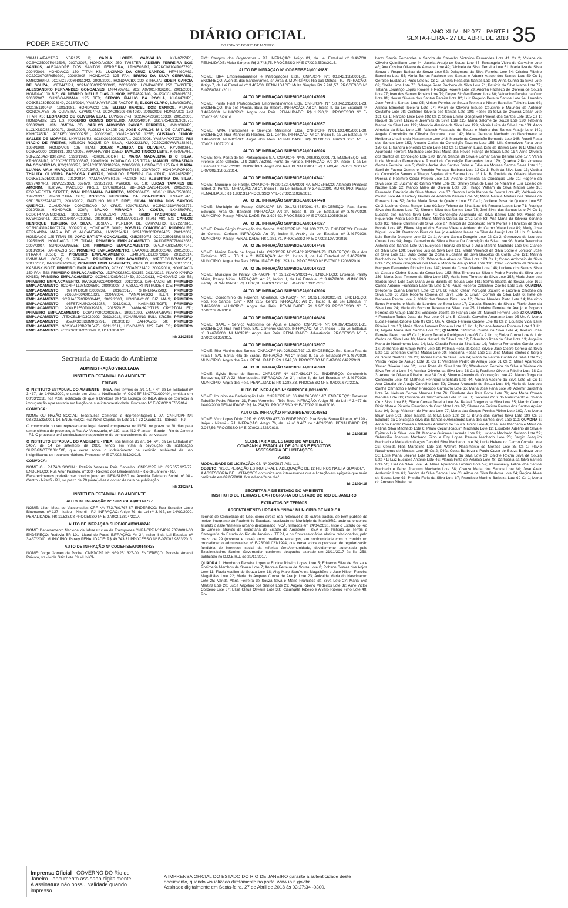PODER EXECUTIVO
DIÁRIO OFICIAL
DO ESTADO DO RIO DE JANEIRO
ANO XLIV - Nº 077 - PARTE I
SEXTA-FEIRA - 27 DE ABRIL DE 2018 35
YAMAHA/FACTOR YBR125 K; CARLA LOPES CARVALHO, KXN0727/RJ, 9C2MC35007R043598, 2007/2007, HONDA/CBX 250 TWISTER; ADEMIR FERREIRA DOS SANTOS, ALEXANDRE DOS SANTOS FERREIRA, LPH0503/RJ, 9C2KC08104R057390, 2004/2004, HONDA/CG 150 TITAN KS; LUCIANO DA CRUZ SANTOS, HFA4460/MG, 9C2JC30708R650299, 2008/2008, HONDA/CG 125 FAN; BRUNO DA SILVA GERMANO, KMR2386/RJ, 9C2MC2700YR011342, 2000/2000, HONDA/CBX 200 STRADA; SIDEIR GARCIA DE SOUZA, LOE8447/RJ, 9C2MC35002R030933, 2002/2002, HONDA/CBX 250 TWISTER; ALESSANDRO FERNANDES GONCALVES, LNK4709/RJ, 9C2HA07001R036386, 2001/2001, HONDA/C100 BIZ; VALDEMIRO DIELLE DIAS JUNIOR, HEP4892/MG, 94J2XCCL67M015037, 2006/2007, SUNDOWN/MAX 125 SED; SERGIO FIALHO DA ROCHA, KLG6471/RJ, 9C6KE1930E0003649, 2013/2014, YAMAHA/YBR125 FACTOR E; ELSON CLARO, LJW0260/RJ, CG1251109464, 1981/1981, HONDA/CG 125; ELIZEU RANGEL DOS SANTOS, VILMAR GONCALVES DE OLIVEIRA, KZV6097/RJ, 9C2KC08106R864030, 2006/2006, HONDA/CG 150 TITAN KS; LEONARDO DE OLIVEIRA LEAL, LUW2697/RJ, 9C2JA04206R010309, 2005/2006, HONDA/BIZ 125 ES; ROGERIO GOMES BOTELHO, AKX0540/SP, 6G1YX54C23L963576, 2003/2003, I/GM OMEGA CD; CARLOS AUGUSTO PAIXAO FERREIRA, KVM9689/RJ, LLCLXN3D881100171, 2008/2008, I/LONCIN LX125 26; JOSE CARLOS M L DE CASTILHO, KNH0745/RJ, 9C6KE0100Y0002561, 2000/2000, YAMAHA/YBR 125E; GUSTAVO JUNIOR SALLES DE MORAES, LKW4216/RJ, 9C6KG0210800317..., 2008/2008, YAMAHA/XTZ250; RUI INACIO DE FREITAS, NELSON ROQUE DA SILVA, KMO3221/RJ, 9C2JC250WWR138467, 1998/1998, HONDA/CG 125 TITAN; JONAS ALMEIDA DE OLIVEIRA, KYV0882/RJ, 9C6KE0900T0019181, 2007/2007, YAMAHA/YBR 125ED; EVALDO TINOCO LEITE, KRB0757/RJ, 9BFZZZS4ZPB387342, 1993/1993, FORD/ESCORT L; MARIA MADALENA B C SILVA, KPH6081/RJ, 9C2JC2507TR006507, 1996/1996, HONDA/CG 125 TITAN; MANOEL SEBASTIAO DA CONCEICAO, KOQ1806/RJ, 9C2JC30708R182376, 2008/2008, HONDA/CG 125 FAN; MARIA LUIANA MAIA MARQUES, KYJ2713/RJ, 9C2HB02107R067415, 2007/2007, HONDA/POP100; THALITA OLIVEIRA BARBOSA DANTAS, VANILDO PEREIRA DA CRUZ, KWA6152/RJ, 9C6KE1950E0002686, 2013/2014, YAMAHA/YBR125 FACTOR K1; ALBERTINA DA SILVA, GLY7407/RJ, 9BWZZZ30ZLT062679, 1990/1990, VW/GOL GL 1.8; LUCAS TAVARES DE AMORIM, TERIVAL MACEDO PIRES, CYU6206/RJ, 9BFBRZFDA2B415364, 2002/2002, FORD/FIESTA STREET; IVAN PESSANHA BARRETO, MPF9664/ES, 9BGJK19BVVB568382, 1997/1997, GM/VECTRA GLS; ROBSON FERREIRA DA CONCEICAO, LNT4815/RJ, 9BD1582252434170, 2001/2002, FIAT/UNO MILLE FIRE; SILVIA MOURA DOS SANTOS QUEIROZ, CLAUDIANA CONCEICAO DA CRUZ, KNX7832/RJ, 9C2NC4310AR098276, 2010/2010, HONDA/CB 300R; BRUNO MIRANDA DA COSTA, LKK8897/RJ, 9CDCF47AJ7M024951, 2007/2007, JTA/SUZUKI AN125; FABIO FAGUNDES MELO, KVW4136/RJ, 9C2KC1640AR019256, 2010/2010, HONDA/CG150 TITAN MIX EX; CARLOS HENRIQUE TEIXEIRA DA SILVA, JOSIANE PEREIRA DE CARVALHO, LKY2278/RJ, 9C2NC4310AR007174, 2009/2010, HONDA/CB 300R; ROSELIA CONCEICAO RODRIGUES, FERNANDA MARIA DE O ALCANTARA, LNW2224/RJ, 9C2JC30202R002435, 2001/2002, HONDA/CG 125 TITAN ES; JOAO BATISTA GONCALVES, KNB2550/RJ, 9C2JC2501SRS48491, 1995/1995, HONDA/CG 125 TITAN; PRIMEIRO EMPLACAMENTO, 94J1XFBB77M042683, 2007/2007, SUNDOWN/WEB 100; PRIMEIRO EMPLACAMENTO, 95VJK4J8DEM007942, 2013/2014, DAFRA/ZIG 50; PRIMEIRO EMPLACAMENTO, LAAAXKBB050000349, 2005/2005, I/TRAXX JL50Q 2; PRIMEIRO EMPLACAMENTO, LB405PKEDEC070026, 2013/2014, I/YINXIANG YX50Q 3 RBRAVO; PRIMEIRO EMPLACAMENTO, 93FSTJXLBCM015451, 2011/2012, KASINSKI/SOFT; PRIMEIRO EMPLACAMENTO, 93FSTJXBBBM002304, 2011/2011, KASINSKI/SOFT; PRIMEIRO EMPLACAMENTO, 9C2KC1550AR021402, 2009/2010, HONDA/CG 150 FAN ESI; PRIMEIRO EMPLACAMENTO, LD3PCK6J8C1400156, 2011/2012, I/KAYO KYNRO KN150; PRIMEIRO EMPLACAMENTO, 9C2HC1420DR018450, 2012/2013, HONDA/BIZ 100 ES; PRIMEIRO EMPLACAMENTO, 95VJK3M6CDM004032, 2012/2013, DAFRA/ZIG 50; PRIMEIRO EMPLACAMENTO, 9CDNF41LJ8M206590, 2008/2008, JTA/SUZUKI INTRUDER 125; PRIMEIRO EMPLACAMENTO, 99HPH3050HS000239, 2016/2017, SHINERAY/50Q; PRIMEIRO EMPLACAMENTO, 9C6SJR0040011839, 2004/2004, YAMAHA/JOG TEEN; PRIMEIRO EMPLACAMENTO, 9C2HA07203R006442, 2002/2003, HONDA/C100 BIZ MAIS; PRIMEIRO EMPLACAMENTO, 93FSTJXJBCM011988, 2011/2012, KASINSKI/SOFT; PRIMEIRO EMPLACAMENTO, 9C6KE1550F0039673, 2015/2015, YAMAHA/YT115 CRYPTON ED; PRIMEIRO EMPLACAMENTO, 9C6ATY000X0006257, 1999/1999, YAMAHA/BWS; PRIMEIRO EMPLACAMENTO, LTEXCBLB4D3020092, 2013/2013, I/CHARMING BULL KRC50; PRIMEIRO EMPLACAMENTO, 95VJK3C8DDM002791, 2013/2013, DAFRA/ZIG 50; PRIMEIRO EMPLACAMENTO, 9C2JC4120BR705475, 2011/2011, HONDA/CG 125 FAN ES; PRIMEIRO EMPLACAMENTO, 9C2JC6201R026078, I/, H/HONDA 125.
Id: 2102535
Secretaria de Estado do Ambiente
ADMINISTRAÇÃO VINCULADA
INSTITUTO ESTADUAL DO AMBIENTE
EDITAIS
O INSTITUTO ESTADUAL DO AMBIENTE - INEA, nos termos do art. 14, § 4°, da Lei Estadual nº 3.467, de 14/09/2000, e tendo em vista a Notificação nº COGEFISNOT/01090494, emitida em 08/03/2018, fica V.Sa. notificada de que a Diretoria de Pós Licença do INEA deixa de conhecer a impugnação apresentada em função da sua intempestividade. Processo Nº E-07/002.9576/2014.
CONVOCA:
NOME OU RAZÃO SOCIAL: Tecdraulica Comercio e Representações LTDA. CNPJ/CPF Nº: 03.839.523/0001-14. ENDEREÇO: Rua Nova Capital, sn Lote 31 e 32 Quadra 11 - Itaboraí - RJ.
O convocado ou seu representante legal deverá comparecer no INEA, no prazo de 20 dias para tomar ciência do processo, à Rua Av. Venezuela, nº 110, sala 412 4º andar - Saúde - Rio de Janeiro - RJ. O processo terá continuidade independente do comparecimento do convocado.
O INSTITUTO ESTADUAL DO AMBIENTE - INEA, nos termos do art. 14, §4º, da Lei Estadual nº 3467, de 14 de setembro de 2000, tendo em vista a devolução da notificação SUPBGNOT/01091508, que versa sobre o indeferimento da certidão ambiental de uso insignificante de recursos hídricos. Processo nº E-07/002.3610/2015.
CONVOCA:
NOME OU RAZÃO SOCIAL: Patrícia Vanessa Reis Carvalho. CNPJ/CPF Nº: 025.355.127-77. ENDEREÇO: Rua Artur Passolo, nº 369 - Recreio dos Bandeirantes - Rio de Janeiro - RJ.
Esclarecimentos poderão ser obtidos junto ao INEA/SUPBG na Avenida Feliciano Sodré, nº 08 - Centro - Niterói - RJ, no prazo de 20 (vinte) dias a contar da data de publicação.
Id: 2102541
INSTITUTO ESTADUAL DO AMBIENTE
AUTO DE INFRAÇÃO Nº SUPBGEAI/00149727
NOME: Lilian Mota de Vasconcelos CPF Nº: 783.760.767-87 ENDEREÇO: Rua Senador Lúcio Bittencourt, nº 127 - Itaipu - Niterói - RJ. INFRAÇÃO: Artigo 76, da Lei nº 3.467, de 14/09/2000. PENALIDADE: R$ 11.523,08 PROCESSO Nº E-07/002.13894/2017.
AUTO DE INFRAÇÃO SUPBIGEAI/00140249
NOME: Departamento Nacional de Infraestrutura de Transportes CNPJ/CPF Nº:04892.707/0001-00 ENDEREÇO: Rodovia BR 101- Litoral de Parati INFRAÇÃO: Art 2°, Inciso II da Lei Estadual nº 3.467/2000. MUNICÍPIO: Paraty PENALIDADE: R$ 49.743,31 PROCESSO Nº E-07/002.9863/2013
AUTO DE INFRAÇÃO Nº COGEFISEAI/00148435
NOME: Jorge Gomes da Rocha. CNPJ/CPF Nº: 969.251.327-00. ENDEREÇO: Rodovia Amaral Peixoto, sn - Mole Sítio Lote 09.MUNICÍ-
PIO: Campos dos Goytacazes - RJ. INFRAÇÃO: Artigo 81, da Lei Estadual nº 3.467/00. PENALIDADE: Multa Simples R$ 2.743,75. PROCESSO Nº E-07/002.5506/2015.
AUTO DE INFRAÇÃO Nº COGEFISEAI/00149881
NOME: BR4 Empreendimentos e Participações Ltda. CNPJ/CPF Nº: 00.843.118/0001-81. ENDEREÇO: Avenida dos Bandeirantes, sn Área 3. MUNICÍPIO: Rio das Ostras - RJ. INFRAÇÃO: Artigo 7, da Lei Estadual nº 3.467/00. PENALIDADE: Multa Simples R$ 7.261,57. PROCESSO Nº E-07/507811/2011.
AUTO DE INFRAÇÃO SUPBIGEAI/00147095
NOME: Ponto Final Participações Empreendimentos Ltda. CNPJ/CPF Nº: 58.842.393/0001-23. ENDEREÇO: Ilha dos Porcos, Baía da Ribeira. INFRAÇÃO: Art 2°, Inciso II, da Lei Estadual nº 3.467/2000. MUNICÍPIO: Angra dos Reis. PENALIDADE: R$ 1.290,61. PROCESSO Nº E-07/002.9513/2016.
AUTO DE INFRAÇÃO SUPBIGEAI/00142087
NOME: MMA Transportes e Serviços Marítimos Ltda. CNPJ/CPF Nº01.190.405/0001-00. ENDEREÇO: Rua Manoel do Rosário, 131, Centro. INFRAÇÃO: Art 2°, Inciso II, da Lei Estadual nº 3.467/2000. MUNICÍPIO: Angra dos Reis. PENALIDADE: R$ 31.088,36. PROCESSO Nº E-07/002.11027/2014.
AUTO DE INFRAÇÃO SUPBIGEAI/00146026
NOME: SPE Ponta do Sol Participações S.A. CNPJ/CPF Nº:07.096.933/0001-73. ENDEREÇO: Est. Prefeito João Galindo, LTS 26B/27B/28B, Ponta do Partido. INFRAÇÃO: Art. 2º, Inciso II, da Lei Estadual nº 3.467/2000. MUNICÍPIO: Angra dos Reis PENALIDADE: R$ 1.489,46. PROCESSO Nº E-07/002.15865/2014.
AUTO DE INFRAÇÃO SUPBIGEAI/00147441
NOME: Município de Paraty. CNPJ/CPF Nº:29.172.475/0001-47. ENDEREÇO: Alameda Princesa Isabel, 2, Pontal. INFRAÇÃO: Art 2°, Inciso II, da Lei Estadual nº 3.467/2000. MUNICÍPIO: Paraty. PENALIDADE: R$ 1.802,31.PROCESSO Nº E-07/002.11036/2016.
AUTO DE INFRAÇÃO SUPBIGEAI/00147478
NOME: Município de Paraty. CNPJ/CPF Nº: 29.172.475/0001-47. ENDEREÇO: Faz. Santa Edwiges, Área 08, Bananal. INFRAÇÃO: Art 2°, Inciso II, da Lei Estadual nº 3.467/2000. MUNICÍPIO: Paraty. PENALIDADE: R$ 3.604,62. PROCESSO Nº E-07/002.10955/2016.
AUTO DE INFRAÇÃO SUPBIGEAI/00147327
NOME: Paulo Sérgio Conceição dos Santos. CNPJ/CPF Nº: 091.900.777-50. ENDEREÇO: Estrada do Corisco, Corisco. INFRAÇÃO: Art 2°, Inciso II, Art.64, da Lei Estadual nº 3.467/2000. MUNICÍPIO: Paraty. PENALIDADE: R$ 1.281,71. PROCESSO Nº E-07/002.10772/2016.
AUTO DE INFRAÇÃO SUPBIGEAI/00147436
NOME: Marina Frade de Angra Ltda. CNPJ/CPF Nº:05.462.925/0001-78. ENDEREÇO: Rua dos Pinheiros, 357 - LTS 1 e 2. INFRAÇÃO: Art 2°, Inciso II, da Lei Estadual nº 3.467/2000. MUNICÍPIO: Angra dos Reis PENALIDADE: R$1.293,14. PROCESSO Nº E-07/002.12063/2016
AUTO DE INFRAÇÃO SUPBIGEAI/00147333
NOME: Município de Paraty. CNPJ/CPF Nº: 29.172.475/0001-47. ENDEREÇO: Enseada Paraty Mirim, Paraty Mirim. INFRAÇÃO: Art 2°, Inciso II, da Lei Estadual nº 3.467/2000. MUNICÍPIO: Paraty. PENALIDADE: R$ 1.802,31. PROCESSO Nº E-07/002.10981/2016.
AUTO DE INFRAÇÃO SUPBIGEAI/00147096
NOME: Condomínio da Fazenda Mombaça. CNPJ/CPF Nº: 30.321.863/0001-21. ENDEREÇO: Rod. Rio Santos, S/Nº - KM 91,5, Centro INFRAÇÃO: Art 2°, Inciso II, da Lei Estadual nº 3.467/2000. MUNICÍPIO: Angra dos Reis. PENALIDADE: R$ 1.265,29 PROCESSO Nº E-07/002.9507/2016.
AUTO DE INFRAÇÃO SUPBIGEAI/00146466
NOME: SAAE - Serviço Autônomo de Água e Esgoto. CNPJ/CPF Nº: 04.867.429/0001-31. ENDEREÇO: Rua Irmã Irene, S/N, Camorim Grande. INFRAÇÃO: Art 2°, Inciso II, da Lei Estadual nº 3.467/2000. MUNICÍPIO: Angra dos Reis. PENALIDADE: Advertência. PROCESSO Nº E-07/002.6136/2015.
AUTO DE INFRAÇÃO SUPBIGEAI/00138907
NOME: Rita Martins dos Santos. CNPJ/CPF Nº: 028.000.767-12. ENDEREÇO: Est. Santa Rita da Praia I, S/N, Santa Rita do Bracuí. INFRAÇÃO: Art 2°, Inciso II, da Lei Estadual nº 3.467/2000. MUNICÍPIO: Angra dos Reis. PENALIDADE: R$ 1.242,50. PROCESSO Nº E-07/002.6422/2013.
AUTO DE INFRAÇÃO SUPBIGEAI/00145949
NOME: Sylvio Botto de Barros. CNPJ/CPF Nº: 667.430.017-91. ENDEREÇO: Condomínio Barlavento, LT A-22, Mambucaba. INFRAÇÃO: Art 2°, Inciso II, da Lei Estadual nº 3.467/2000. MUNICÍPIO: Angra dos Reis. PENALIDADE: R$ 1.288,83. PROCESSO Nº E-07/002.672/2015.
AUTO DE INFRAÇÃO Nº SUPPIBEAI/00149070
NOME: Imunihouse Dedetização Ltda. CNPJ/CPF Nº: 36.496.065/0001-17. ENDEREÇO: Travessa Tabelião Pedro Ribeiro, 31, Porto Vermelho - Três Rios. INFRAÇÃO: Artigo 85, da Lei nº 3.467 de 14/09/2000.PENALIDADE: R$ 14.254,33. PROCESSO Nº E-07/002.11046/2016.
AUTO DE INFRAÇÃO Nº SUPBGEAI/00149851
NOME: Vitor Lopes Diniz CPF Nº: 055.530.437-00 ENDEREÇO: Rua Scylla Sousa Ribeiro, nº 190 - Itaipu - Niterói - RJ. INFRAÇÃO: Artigo 76, da Lei nº 3.467 de 14/09/2000. PENALIDADE: R$ 2.047,56 PROCESSO Nº E-07/002.1523/2018.
Id: 2102538
SECRETARIA DE ESTADO DO AMBIENTE
COMPANHIA ESTADUAL DE ÁGUAS E ESGOTOS
ASSESSORIA DE LICITAÇÕES
AVISO
MODALIDADE DE LICITAÇÃO: CN Nº 006/2017-ASL-1.1.
OBJETO: "RECUPERAÇÃO ESTRUTURAL E ADEQUAÇÃO DE 12 FILTROS NA ETA GUANDU".
A ASSESSORIA DE LICITAÇÕES comunica aos interessados que a licitação em epígrafe que seria realizada em 02/05/2018, fica adiada "sine die".
Id: 2102418
SECRETARIA DE ESTADO DO AMBIENTE
INSTITUTO DE TERRAS E CARTOGRAFIA DO ESTADO DO RIO DE JANEIRO
EXTRATOS DE TERMOS
ASSENTAMENTO URBANO "INOÃ" MUNICÍPIO DE MARICÁ
Termos de Concessão de Uso, como direito real resolúvel e de outros pactos, de bem público de imóvel integrante do Patrimônio Estadual, localizado no Município de Maricá/RJ, onde se encontra situado o assentamento urbano denominado INOÃ, firmados em 24/04/2018, entre o Estado do Rio de Janeiro, através da Secretaria de Estado do Ambiente - SEA e do Instituto de Terras e Cartografia do Estado do Rio de Janeiro - ITERJ, e os Concessionários abaixo relacionados, pelo prazo de 99 (noventa e nove) anos, mediante encargos, em conformidade com o contido no procedimento administrativo nº E-28/001.021/1994, que versa sobre o processo de regularização fundiária de interesse social da referida área/comunidade, devidamente autorizado pelo Excelentíssimo Senhor Governador, conforme despacho exarado em 21/11/2017 às fls. 258, publicado no D.O.E.R.J. de 22/11/2017.
QUADRA 1: Humberto Ferreira Lopes e Eunice Ribeiro Lopes Lote 5; Eduardo Silva de Souza e Rosimeria Marchon de Souza Lote 7; Andreia Ferreira de Sousa Lote 8; Robson Soares dos Anjos Lote 11; Flavio Avelino de Souza Lote 18; Alcy Mare Sant'Anna Magalhães e Jose Nilson Ferreira Magalhães Lote 22; Maria do Amparo Cunha de Araujo Lote 23; Anivalda Maria do Nascimento Lote 25; Vanda Maria Ferreira de Souza Silva e Mario Francisco da Silva Lote 27; Maria Eva Martins Lote 28; Lucia Angelino dos Santos Lote 29; Angela Ribeiro Medeiros Lote 32; Aline Victor Cordeiro Lote 37; Elisa Claus Oliveira Lote 38; Rosangela Ribeiro e Alvaro Ribeiro Filho Lote 40; Ro-
berto Garcia Fernandes e Sandra de Carvalho Victorino Fernandes Lote 41 Cs 2; Viviane de Oliveira Quintiliano Lote 44; Joselia Araujo de Souza Lote 45; Rosangela Vieira de Carvalho Lote 46; Ana Cristina Oliveira de Almeida Lote 49; Gilcineia da Silva Ferreira Lote 51; Maria Ilza da Silva Souza e Roque Batista de Souza Lote 52; Daisymara da Silva Ferreira Lote 54; Cristina Ribeiro Barcellos Lote 55; Vania Barros Pacheco dos Santos e Ademir Araujo dos Santos Lote 59 Cs 1; Geraldo Eustáquio Pires Lote 59 Cs 2; Jandira Rosa dos Santos Lote 60; Anna Cunha da Silva Lote 69; Sheila Lima Lote 70; Solange Rosa Pacheco da Silva Lote 71; Patricia da Silva Matos Lote 72; Tatiana Lourenço Lopes Roveré e Rodrigo Roveré Lote 73; Andréa Pacheco de Oliveira de Souza Lote 77; Ivan dos Santos Ribeiro Lote 79; Deyse Simões Favaro Lote 80; Valdecino Pereira da Cruz Lote 81; Neusa Silveira dos Santos Pereira Lote 82; Luiz Rogerio Pereira Santos Lote 94; Leandro Jose Pereira Santos Lote 95; Miriam Pereira de Souza Teixeira e Nilson Barcelos Teixeira Lote 96; Alzileia Barcelos Teixeira Lote 97; Vivian de Oliveira Bicudo Coutinho e Mauricio de Antenor Coutinho Lote 98; Cristiane Silveira dos Santos Lote 100; Roseli da Silva de Oliveira Cesar Lote 101 Cs 1; Narciso Leite Lote 102 Cs 2; Sonia Emilia Gonçalves Pereira dos Santos Lote 105 Cs 1; Raquel da Silva Elizeu e Jeremias da Silva Lote 115; Maria Salomé de Souza Lote 120; Fabiana Mattos da Silva Lote 122; Mauricio Almeida da Silva Lote 129; Nilceia Luiza da Silva Lote 133; Alton Almeida da Silva Lote 135; Valdecir Anastacio de Souza e Marina dos Santos Araujo Lote 140; Angela Conceição de Oliveira Fontoura Lote 142; Maria Genuzia Machado do Nascimento e Heriberto Ursulino do Nascimento Lote 143; Marcelo da Conceição Bernardo Lote 148; Roseli Rosa dos Santos Lote 152; Antonio Carlos da Conceição Tavares Lote 155; Lilia Gonçalves Faria Lote 159 Cs 1; Sandra Benedito Cesar Lote 160 Cs 1; Carmen Lucia Dias de Barros Lote 161; Maria da Aparecida Ferreira Machado Lote 165; Maria das Neves França de Souza Lote 167; Aline Oliveira dos Santos da Conceição Lote 170; Bruna Santos da Silva e Edmar Sarmi Bernan Lote 177; Vania Lucia Monteiro Fernandes e Ronald da Conceição Fernandes Lote 179; Quadra 2:Rouzimeires Gomes Ferreira Lote 5; Carlos Andre dos Santos Sales e Edileuza Moraes Santos Sales Lote 10; Suell de Fatima Gomes e Ronaldo Portugal Barbosa Lote 12 Cs 1; Ruth da Silva Lote 13; Valdira da Conceição Santos e Thiago Baptista dos Santos Lote 16 UN. B; Rosilda de Oliveira Mendes Pereira e Rosimiro Costa Pereira Lote 19; Viviane Gramosa da Conceição Lote 21; Rogerio da Silva Lote 22; Jucimar do Carmo Vilete Lote 26; Shirley Silva de Lima de Nazare e Luiz Edesio de Nazare Lote 32; Marcio Mileo de Oliveira Lote 33; Thiago William da Silva Mattos Lote 35; Fernanda Estefania da Silva Mattos Lote 37; Sandra Lucia Mattos de Souza Lote 40; Valdemir da Costro Lote 44; Laudecy Gomes de Andrade Pereira Lote 51; Maria Natalia Martins dos Santos da Fonseca Lote 52; Jacira Maria Rosa de Queiroz Lote 57 Cs 1; Jocilene Rosa de Queiroz Lote 57 Cs 2; Lucimar Costa Rangel Lote 60;Jary Feitosa da Silva Lote 64; Rosana Lopes Lote 71; Rodrigo Silva dos Santos Lote 72; Simone Silva dos Santos Lote 73; Joel Silva dos Santos Lote 74 Cs 1; Luciana dos Santos Silva Lote 79; Conceição Aparecida da Silva Barros Lote 80; Vando de Figueiredo Pedra Lote 82; Maria Martha Garcia da Cruz Lote 83; Ana Maria da Silveira Soriano Lote 86; Nilzete Carramin da Silva Lote 87; Marcia da Conceição Terra Morais e Hamilton da Silva Morais Lote 88; Eliane Miguel dos Santos Vilete e Adriano do Carmo Vilete Lote 89; Marly Jose Miguel Lote 90; Duntanno Pires de Araujo e Adriana Izaias da Silva de Araujo Lote 91 Un. C; Andre Luis Estrella Dangelo Lote 92 Cs 1; Amaro Garcia Dangelo Lote 92 Cs 2; Genoveva de Lourdes Correa Lote 94; Jorge Camerino da Silva e Maria Da Conceição da Silva Lote 96; Maria Terezinha Antonio dos Santos Lote 97; Euclydes Thomaz da Silva e Julia Martins Machado Lote 98; Clarice da Silva Lote 100; Severino Luis da Silva Lote 111; Marta Veronica da Silva Sodre e Jonilson Jose da Silva Lote 118; Julio Cesar da Costa e Josiane da Silva Barcelos da Costa Lote 121; Marina Machado de Souza Lote 122; Wanderleia Alves da Silva Lote 123 Cs 1; Cicero Ambrosio da Silva Lote 125; Paulo Gonçalves dos Reis e Maria de Araujo Reis Lote 136; Celio Florentino de Souza e Marques Fernandes Pinheiro Lote 147; Avani da Costa Oliveira Lote 148; Luciane dos Santos Silva da Costa e Cleber Souza da Costa Lote 153; Rita Timoteo da Silva e Pedro Pereira da Silva Lote 156; Maria Jose Timoteo da Silva Lote 157; Maria Ines Timoteo da Silva Lote 158; Maria Jose dos Santos Silva Lote 159; Maria Zelia Batista de Souza Lote 161; Selma Batista de Souza Lote 162; Carlos Antonio Francisco Lacerda Lote 174; Paulo Roberto Celestino Coelho Lote 175; QUADRA 3:Roberto Cunha Barreira Lote 02 Un. B; Paulo Cesar Portugal Socorro e Lucineia Cardoso da Silva Lote 3; Jose Roberto Correia da Silva Lote 5; Erivan Correia da Silva Lote 6; Iliete de Meneses Penna Lote 9; Valdir dos Santos Dias Lote 12; Cleber Mendes Pinto Lote 14; Mauricio Bento Monteiro e Maria de Lourdes de Sena Lote 17; Claudia Siqueira da Silva e Flavio Jose da Silva Lote 24; Maria do Socorro Teixeira da Silva Lote 25; Lindalva Ferreira de Araujo e Rogerio Ferreira de Araujo Lote 27; Eneidece Josefa de França Lote 28; Manoel Ferreira Lote 32;QUADRA 4:Francisco Tadeu Justo da Paz Lote 04 Un. B; Claudia Carvalho Amarante Lote 05 Un. A; Maria Lucia Ferreira Cadete Lote 09 Cs 1 Un. A; Gleice Ferreira Cadete Lote 09 Cs 2; Eduardo Vidal Leite Ribeiro Lote 13; Maria Gloria Antunes Pinheiro Lote 18 Un. A; Diciane Antunes Pinheiro Lote 18 Un. B; Angela Maria dos Santos Lote 20; QUADRA 5:Priscila Cunha da Silva Lote 4; Avelino Jose Ferreira Neto Lote 05 Cs 1; Keury Ferreira Rodrigues Lote 05 Cs 2 Un. b; Eloiza Cunha Lote 6; Luiz Carlos da Silva Lote 10; Maria Nazaré da Silva Lote 12; Edemilson Rosa da Silva Lote 13; Angelita Maria do Nascimento Lote 14; Luiz Claudio Rosa da Silva Lote 16; Roberta Fernandes Garcia Lote 17; Jo Renato de Araujo Pinho Lote 18; Patricia Rosa da Costa Silva e Jose Cicero Correia da Silva Lote 19; Jefferson Correia Matias Lote 20; Teresinha Rosas Lote 22; Jose Matias Santos e Sergio de Souza Santos Lote 23; Tacene Lima da Silva Lote 24; Maria de Fatima Cunha da Silva Lote 27; Vanda Pedro de Araujo Lote 31 Cs 1; Veridiane Pedro de Araujo Lote 31 Cs 2; Maria Aparecida Xavier Oliveira Lote 32; Luiza Rosa da Silva Lote 33; Wanderson Ferreira da Silva e Viviane da Silva Ferreira Lote 34; Vanilda Oliveira da Silva Lote 38 Cs 1; Rosilene Oliveira Ribeira Lote 38 Cs 3; Ariete de Oliveira Ribeiro Lote 38 Cs 4; Simone Antonio da Conceição Lote 42; Mauro Jorge da Conceição Lote 43; Matheus Henrique Machado Lote 44; Adriana Adelino da Silva Lote 56 Cs 1; Ana Claudia de Araujo Carvalho Lote 59; Cleusa Anastacio de Souza Lote 64; Maria de Lourdes Cunha Camacho e Milton Francisco Camacho Lote 65; Maria Jose Faria Lote 70; Ademir Sardinha Lote 74; Nelsina Correa Mendes Lote 76; Elisabete dos Reis Porto Lote 78; Ana Maria Correa Mendes Lote 80; Cristiane de Vasconcelos Lote 81 un. B; Severina Cruz do Nascimento e Dhiana Cruz Silva Lote 83; Eliane Correa Pereira Lote 84; Rafael Gregorio da Silva Lote 85; Marcio Carmo Diniz Mota e Ricardo Francisco da Cruz Mota Lote 87; Silvana de Fátima Ramos dos Santos Aguiar Lote 94; Jorge Valentim de Moraes Lote 97; Maria das Graças Pereira Albino Lote 100; Ana Maria Brum Lote 101; Jose Batista da Silva Lote 108 Cs 1; Bruno dos Santos Silva Lote 108 Cs 2; Eduardo da Conceição Silva dos Santos e Alessandra Lima dos Santos Silva Lote 110; QUADRA 6: Aline do Carmo Correa e Valdemir Amancio de Souza Junior Lote 4; Jose Braz Machado e Maria de Fatima Silva Machado Lote 6; Paulo Cezar Joaquim Machado Lote 12; Elisabete Adelino da Silva e Epitacio Luiz Silva Lote 20; Marlene Guizarra Lacerda Lote 21; Luciano Machado Soriano Lote 22; Sebastião Joaquim Machado Filho e Eny Lopes Pereira Machado Lote 23; Sergio Joaquim Machado e Maria das Graças Cararini Silva Machado Lote 24; Lucia Helena do Carmo Correia Lote 26; Cenilda Rios Marcelino Lote 33; Walnira Nascimento de Moraes Lote 35 Cs 1; Flavio Nascimento de Moraes Lote 35 Cs 2; Diléa Costa Barboza e Paulo Cezar de Souza Barboza Lote 36; Edite Maria Bezerra Lote 37; Adriana Maria da Silva Lote 39; Daldite Rocha Silva de Souza Lote 41; Luiz Euclides Antonio Lote 46; Marcia Pinto de Velasco Lote 48; Darlisonia da Silva Santos Lote 50; Eliel da Silva Lote 54; Maria Aparecida Luciano Lote 57; Ramonikelly Felipe dos Santos Machado e Fabio Joaquim Machado Lote 58; Creuza Maria dos Santos Lote 60; Jose Altair Ambrozio Lote 61; Sandra da Silva Santos Lote 63; Ailton da Silva Barbosa Lote 64; Regina Alves de Souza Lote 66; Priscila Faria da Silva Lote 67; Francisco Martins Barboza Lote 69 Cs 1; Maria do Amparo Ribeiro de
Imprensa Oficial · GOVERNO DO Rio de Janeiro · documento assinado digitalmente
A assinatura não possui validade quando impresso.
A IMPRENSA OFICIAL DO ESTADO DO RIO DE JANEIRO garante a autenticidade deste
documento, quando visualizado diretamente no portal www.io.rj.gov.br.
Assinado digitalmente em Sexta-feira, 27 de Abril de 2018 às 03:27:34 -0300.